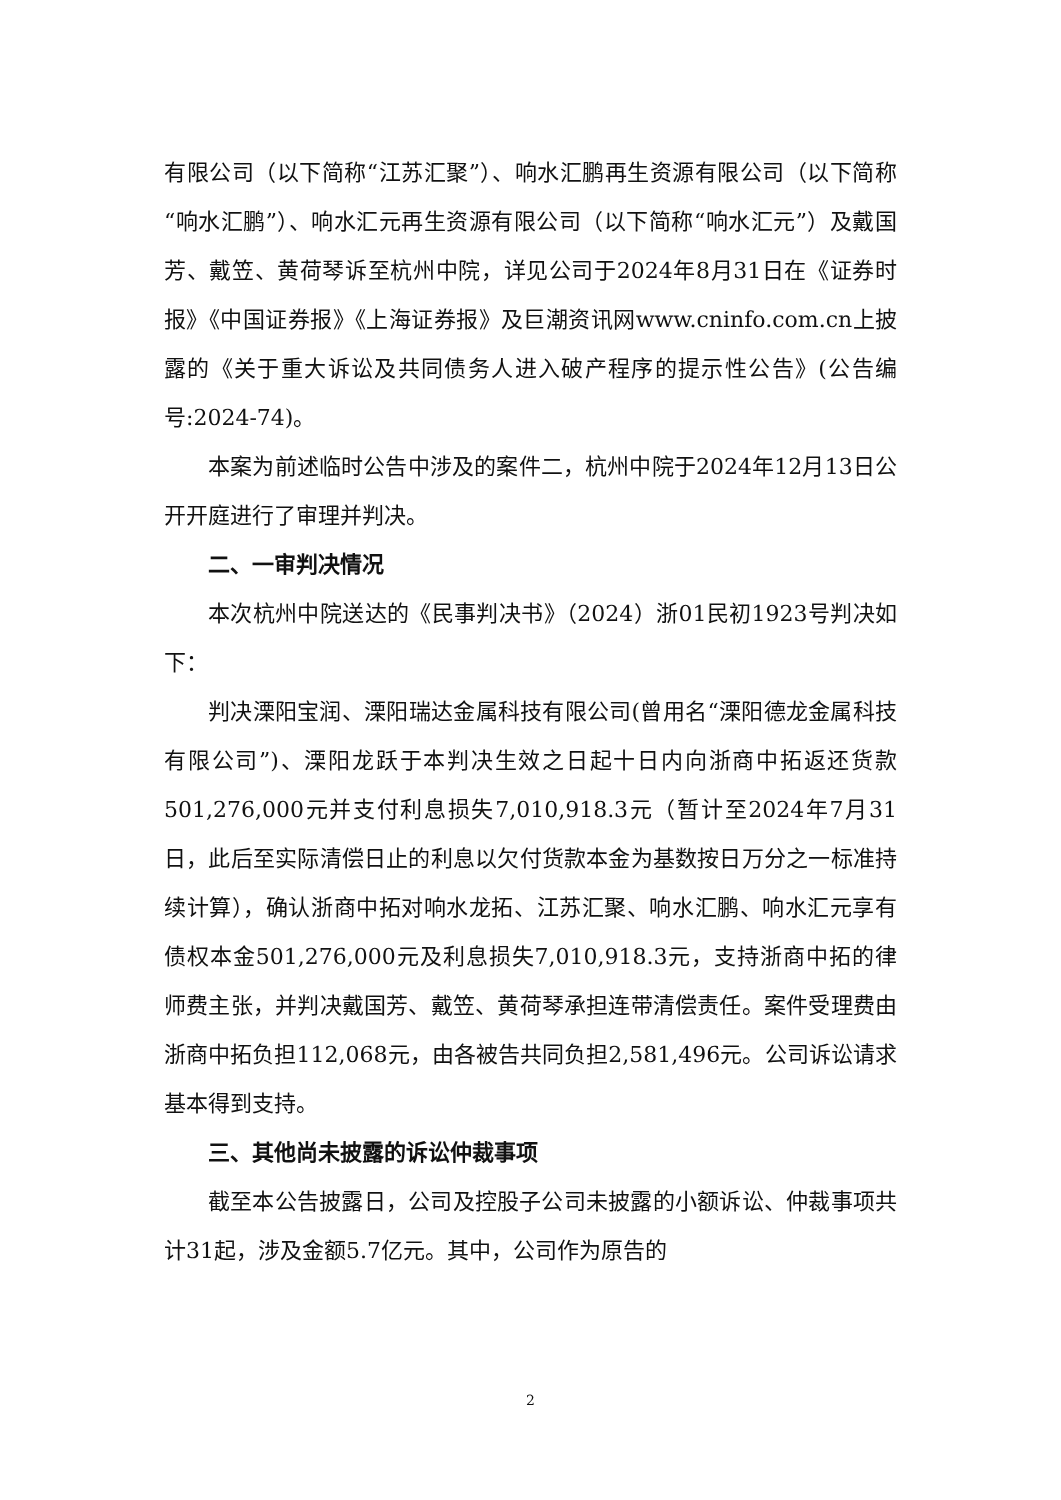有限公司（以下简称“江苏汇聚”）、响水汇鹏再生资源有限公司（以下简称“响水汇鹏”）、响水汇元再生资源有限公司（以下简称“响水汇元”）及戴国芳、戴笠、黄荷琴诉至杭州中院，详见公司于2024年8月31日在《证券时报》《中国证券报》《上海证券报》及巨潮资讯网www.cninfo.com.cn上披露的《关于重大诉讼及共同债务人进入破产程序的提示性公告》(公告编号:2024-74)。
本案为前述临时公告中涉及的案件二，杭州中院于2024年12月13日公开开庭进行了审理并判决。
二、一审判决情况
本次杭州中院送达的《民事判决书》（2024）浙01民初1923号判决如下：
判决溧阳宝润、溧阳瑞达金属科技有限公司(曾用名“溧阳德龙金属科技有限公司”)、溧阳龙跃于本判决生效之日起十日内向浙商中拓返还货款501,276,000元并支付利息损失7,010,918.3元（暂计至2024年7月31日，此后至实际清偿日止的利息以欠付货款本金为基数按日万分之一标准持续计算），确认浙商中拓对响水龙拓、江苏汇聚、响水汇鹏、响水汇元享有债权本金501,276,000元及利息损失7,010,918.3元，支持浙商中拓的律师费主张，并判决戴国芳、戴笠、黄荷琴承担连带清偿责任。案件受理费由浙商中拓负担112,068元，由各被告共同负担2,581,496元。公司诉讼请求基本得到支持。
三、其他尚未披露的诉讼仲裁事项
截至本公告披露日，公司及控股子公司未披露的小额诉讼、仲裁事项共计31起，涉及金额5.7亿元。其中，公司作为原告的
2